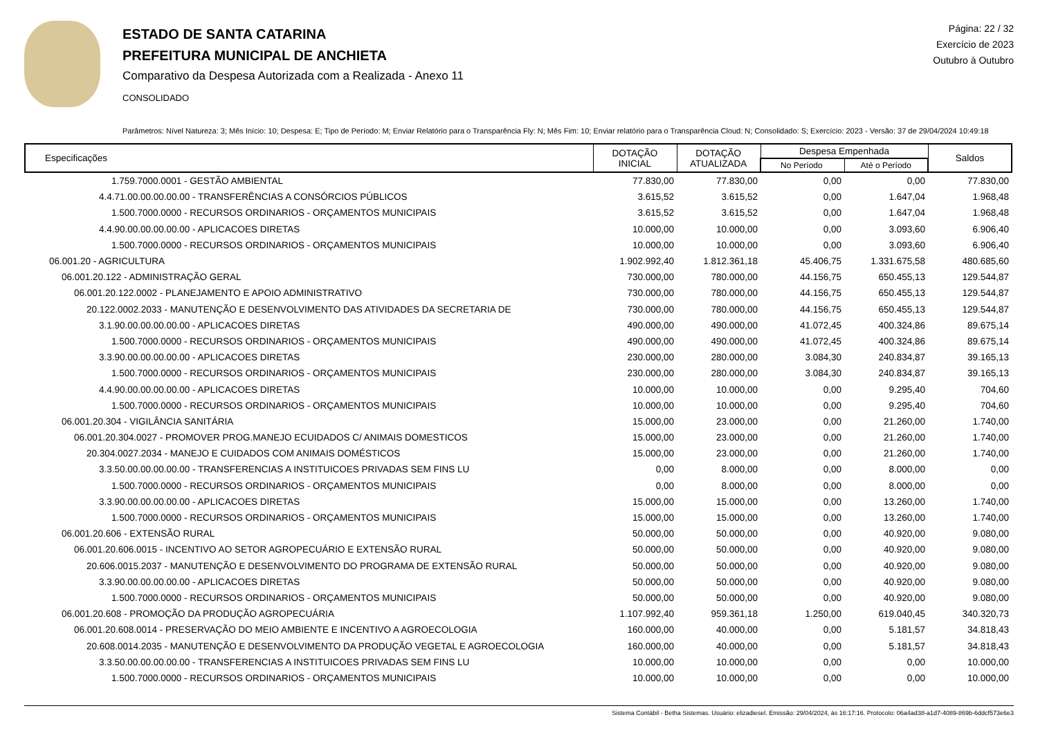ESTADO DE SANTA CATARINA
PREFEITURA MUNICIPAL DE ANCHIETA
Comparativo da Despesa Autorizada com a Realizada - Anexo 11
CONSOLIDADO
Página: 22 / 32
Exercício de 2023
Outubro à Outubro
Parâmetros: Nível Natureza: 3; Mês Início: 10; Despesa: E; Tipo de Período: M; Enviar Relatório para o Transparência Fly: N; Mês Fim: 10; Enviar relatório para o Transparência Cloud: N; Consolidado: S; Exercício: 2023 - Versão: 37 de 29/04/2024 10:49:18
| Especificações | DOTAÇÃO INICIAL | DOTAÇÃO ATUALIZADA | Despesa Empenhada | | Saldos |
| --- | --- | --- | --- | --- | --- |
| | | | No Período | Até o Período | |
| 1.759.7000.0001 - GESTÃO AMBIENTAL | 77.830,00 | 77.830,00 | 0,00 | 0,00 | 77.830,00 |
| 4.4.71.00.00.00.00.00 - TRANSFERÊNCIAS A CONSÓRCIOS PÚBLICOS | 3.615,52 | 3.615,52 | 0,00 | 1.647,04 | 1.968,48 |
| 1.500.7000.0000 - RECURSOS ORDINARIOS - ORÇAMENTOS MUNICIPAIS | 3.615,52 | 3.615,52 | 0,00 | 1.647,04 | 1.968,48 |
| 4.4.90.00.00.00.00.00 - APLICACOES DIRETAS | 10.000,00 | 10.000,00 | 0,00 | 3.093,60 | 6.906,40 |
| 1.500.7000.0000 - RECURSOS ORDINARIOS - ORÇAMENTOS MUNICIPAIS | 10.000,00 | 10.000,00 | 0,00 | 3.093,60 | 6.906,40 |
| 06.001.20 - AGRICULTURA | 1.902.992,40 | 1.812.361,18 | 45.406,75 | 1.331.675,58 | 480.685,60 |
| 06.001.20.122 - ADMINISTRAÇÃO GERAL | 730.000,00 | 780.000,00 | 44.156,75 | 650.455,13 | 129.544,87 |
| 06.001.20.122.0002 - PLANEJAMENTO E APOIO ADMINISTRATIVO | 730.000,00 | 780.000,00 | 44.156,75 | 650.455,13 | 129.544,87 |
| 20.122.0002.2033 - MANUTENÇÃO E DESENVOLVIMENTO DAS ATIVIDADES DA SECRETARIA DE | 730.000,00 | 780.000,00 | 44.156,75 | 650.455,13 | 129.544,87 |
| 3.1.90.00.00.00.00.00 - APLICACOES DIRETAS | 490.000,00 | 490.000,00 | 41.072,45 | 400.324,86 | 89.675,14 |
| 1.500.7000.0000 - RECURSOS ORDINARIOS - ORÇAMENTOS MUNICIPAIS | 490.000,00 | 490.000,00 | 41.072,45 | 400.324,86 | 89.675,14 |
| 3.3.90.00.00.00.00.00 - APLICACOES DIRETAS | 230.000,00 | 280.000,00 | 3.084,30 | 240.834,87 | 39.165,13 |
| 1.500.7000.0000 - RECURSOS ORDINARIOS - ORÇAMENTOS MUNICIPAIS | 230.000,00 | 280.000,00 | 3.084,30 | 240.834,87 | 39.165,13 |
| 4.4.90.00.00.00.00.00 - APLICACOES DIRETAS | 10.000,00 | 10.000,00 | 0,00 | 9.295,40 | 704,60 |
| 1.500.7000.0000 - RECURSOS ORDINARIOS - ORÇAMENTOS MUNICIPAIS | 10.000,00 | 10.000,00 | 0,00 | 9.295,40 | 704,60 |
| 06.001.20.304 - VIGILÂNCIA SANITÁRIA | 15.000,00 | 23.000,00 | 0,00 | 21.260,00 | 1.740,00 |
| 06.001.20.304.0027 - PROMOVER PROG.MANEJO ECUIDADOS C/ ANIMAIS DOMESTICOS | 15.000,00 | 23.000,00 | 0,00 | 21.260,00 | 1.740,00 |
| 20.304.0027.2034 - MANEJO E CUIDADOS COM ANIMAIS DOMÉSTICOS | 15.000,00 | 23.000,00 | 0,00 | 21.260,00 | 1.740,00 |
| 3.3.50.00.00.00.00.00 - TRANSFERENCIAS A INSTITUICOES PRIVADAS SEM FINS LU | 0,00 | 8.000,00 | 0,00 | 8.000,00 | 0,00 |
| 1.500.7000.0000 - RECURSOS ORDINARIOS - ORÇAMENTOS MUNICIPAIS | 0,00 | 8.000,00 | 0,00 | 8.000,00 | 0,00 |
| 3.3.90.00.00.00.00.00 - APLICACOES DIRETAS | 15.000,00 | 15.000,00 | 0,00 | 13.260,00 | 1.740,00 |
| 1.500.7000.0000 - RECURSOS ORDINARIOS - ORÇAMENTOS MUNICIPAIS | 15.000,00 | 15.000,00 | 0,00 | 13.260,00 | 1.740,00 |
| 06.001.20.606 - EXTENSÃO RURAL | 50.000,00 | 50.000,00 | 0,00 | 40.920,00 | 9.080,00 |
| 06.001.20.606.0015 - INCENTIVO AO SETOR AGROPECUÁRIO E EXTENSÃO RURAL | 50.000,00 | 50.000,00 | 0,00 | 40.920,00 | 9.080,00 |
| 20.606.0015.2037 - MANUTENÇÃO E DESENVOLVIMENTO DO PROGRAMA DE EXTENSÃO RURAL | 50.000,00 | 50.000,00 | 0,00 | 40.920,00 | 9.080,00 |
| 3.3.90.00.00.00.00.00 - APLICACOES DIRETAS | 50.000,00 | 50.000,00 | 0,00 | 40.920,00 | 9.080,00 |
| 1.500.7000.0000 - RECURSOS ORDINARIOS - ORÇAMENTOS MUNICIPAIS | 50.000,00 | 50.000,00 | 0,00 | 40.920,00 | 9.080,00 |
| 06.001.20.608 - PROMOÇÃO DA PRODUÇÃO AGROPECUÁRIA | 1.107.992,40 | 959.361,18 | 1.250,00 | 619.040,45 | 340.320,73 |
| 06.001.20.608.0014 - PRESERVAÇÃO DO MEIO AMBIENTE E INCENTIVO A AGROECOLOGIA | 160.000,00 | 40.000,00 | 0,00 | 5.181,57 | 34.818,43 |
| 20.608.0014.2035 - MANUTENÇÃO E DESENVOLVIMENTO DA PRODUÇÃO VEGETAL E AGROECOLOGIA | 160.000,00 | 40.000,00 | 0,00 | 5.181,57 | 34.818,43 |
| 3.3.50.00.00.00.00.00 - TRANSFERENCIAS A INSTITUICOES PRIVADAS SEM FINS LU | 10.000,00 | 10.000,00 | 0,00 | 0,00 | 10.000,00 |
| 1.500.7000.0000 - RECURSOS ORDINARIOS - ORÇAMENTOS MUNICIPAIS | 10.000,00 | 10.000,00 | 0,00 | 0,00 | 10.000,00 |
Sistema Contábil - Betha Sistemas. Usuário: elizadiesel. Emissão: 29/04/2024, às 16:17:16. Protocolo: 06a4ad38-a1d7-4089-869b-6ddcf573e6e3